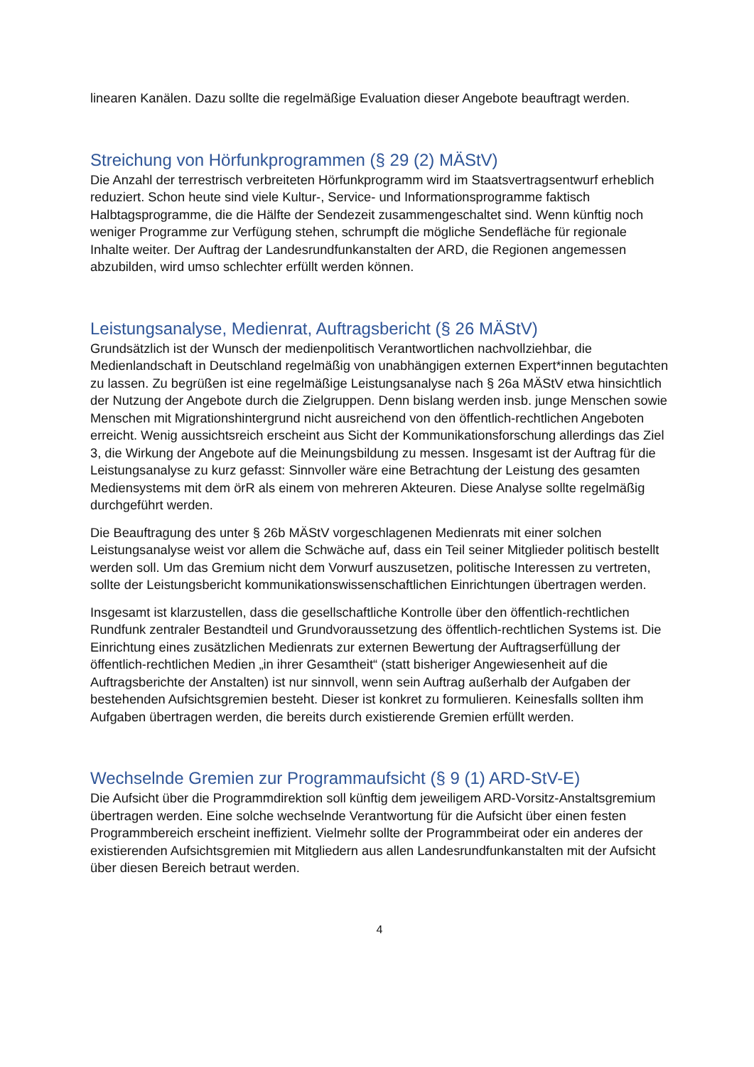linearen Kanälen. Dazu sollte die regelmäßige Evaluation dieser Angebote beauftragt werden.
Streichung von Hörfunkprogrammen (§ 29 (2) MÄStV)
Die Anzahl der terrestrisch verbreiteten Hörfunkprogramm wird im Staatsvertragsentwurf erheblich reduziert. Schon heute sind viele Kultur-, Service- und Informationsprogramme faktisch Halbtagsprogramme, die die Hälfte der Sendezeit zusammengeschaltet sind. Wenn künftig noch weniger Programme zur Verfügung stehen, schrumpft die mögliche Sendefläche für regionale Inhalte weiter. Der Auftrag der Landesrundfunkanstalten der ARD, die Regionen angemessen abzubilden, wird umso schlechter erfüllt werden können.
Leistungsanalyse, Medienrat, Auftragsbericht (§ 26 MÄStV)
Grundsätzlich ist der Wunsch der medienpolitisch Verantwortlichen nachvollziehbar, die Medienlandschaft in Deutschland regelmäßig von unabhängigen externen Expert*innen begutachten zu lassen. Zu begrüßen ist eine regelmäßige Leistungsanalyse nach § 26a MÄStV etwa hinsichtlich der Nutzung der Angebote durch die Zielgruppen. Denn bislang werden insb. junge Menschen sowie Menschen mit Migrationshintergrund nicht ausreichend von den öffentlich-rechtlichen Angeboten erreicht. Wenig aussichtsreich erscheint aus Sicht der Kommunikationsforschung allerdings das Ziel 3, die Wirkung der Angebote auf die Meinungsbildung zu messen. Insgesamt ist der Auftrag für die Leistungsanalyse zu kurz gefasst: Sinnvoller wäre eine Betrachtung der Leistung des gesamten Mediensystems mit dem örR als einem von mehreren Akteuren. Diese Analyse sollte regelmäßig durchgeführt werden.
Die Beauftragung des unter § 26b MÄStV vorgeschlagenen Medienrats mit einer solchen Leistungsanalyse weist vor allem die Schwäche auf, dass ein Teil seiner Mitglieder politisch bestellt werden soll. Um das Gremium nicht dem Vorwurf auszusetzen, politische Interessen zu vertreten, sollte der Leistungsbericht kommunikationswissenschaftlichen Einrichtungen übertragen werden.
Insgesamt ist klarzustellen, dass die gesellschaftliche Kontrolle über den öffentlich-rechtlichen Rundfunk zentraler Bestandteil und Grundvoraussetzung des öffentlich-rechtlichen Systems ist. Die Einrichtung eines zusätzlichen Medienrats zur externen Bewertung der Auftragserfüllung der öffentlich-rechtlichen Medien „in ihrer Gesamtheit“ (statt bisheriger Angewiesenheit auf die Auftragsberichte der Anstalten) ist nur sinnvoll, wenn sein Auftrag außerhalb der Aufgaben der bestehenden Aufsichtsgremien besteht. Dieser ist konkret zu formulieren. Keinesfalls sollten ihm Aufgaben übertragen werden, die bereits durch existierende Gremien erfüllt werden.
Wechselnde Gremien zur Programmaufsicht (§ 9 (1) ARD-StV-E)
Die Aufsicht über die Programmdirektion soll künftig dem jeweiligem ARD-Vorsitz-Anstaltsgremium übertragen werden. Eine solche wechselnde Verantwortung für die Aufsicht über einen festen Programmbereich erscheint ineffizient. Vielmehr sollte der Programmbeirat oder ein anderes der existierenden Aufsichtsgremien mit Mitgliedern aus allen Landesrundfunkanstalten mit der Aufsicht über diesen Bereich betraut werden.
4